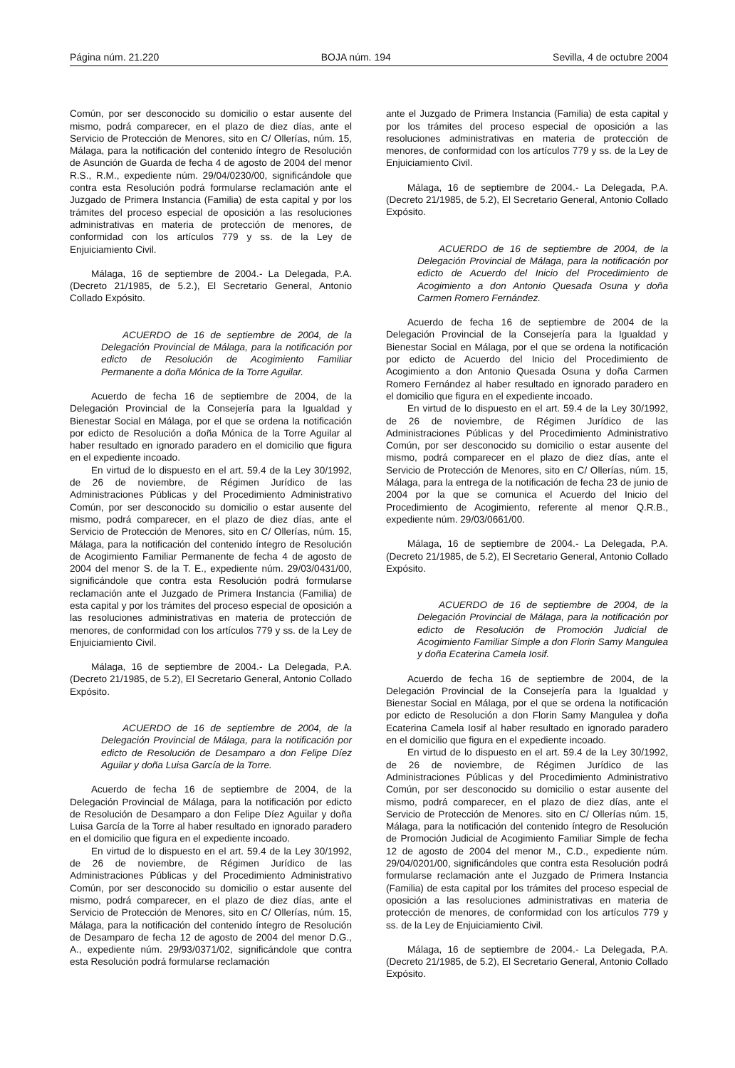Página núm. 21.220 BOJA núm. 194 Sevilla, 4 de octubre 2004
Común, por ser desconocido su domicilio o estar ausente del mismo, podrá comparecer, en el plazo de diez días, ante el Servicio de Protección de Menores, sito en C/ Ollerías, núm. 15, Málaga, para la notificación del contenido íntegro de Resolución de Asunción de Guarda de fecha 4 de agosto de 2004 del menor R.S., R.M., expediente núm. 29/04/0230/00, significándole que contra esta Resolución podrá formularse reclamación ante el Juzgado de Primera Instancia (Familia) de esta capital y por los trámites del proceso especial de oposición a las resoluciones administrativas en materia de protección de menores, de conformidad con los artículos 779 y ss. de la Ley de Enjuiciamiento Civil.
Málaga, 16 de septiembre de 2004.- La Delegada, P.A. (Decreto 21/1985, de 5.2.), El Secretario General, Antonio Collado Expósito.
ACUERDO de 16 de septiembre de 2004, de la Delegación Provincial de Málaga, para la notificación por edicto de Resolución de Acogimiento Familiar Permanente a doña Mónica de la Torre Aguilar.
Acuerdo de fecha 16 de septiembre de 2004, de la Delegación Provincial de la Consejería para la Igualdad y Bienestar Social en Málaga, por el que se ordena la notificación por edicto de Resolución a doña Mónica de la Torre Aguilar al haber resultado en ignorado paradero en el domicilio que figura en el expediente incoado.
En virtud de lo dispuesto en el art. 59.4 de la Ley 30/1992, de 26 de noviembre, de Régimen Jurídico de las Administraciones Públicas y del Procedimiento Administrativo Común, por ser desconocido su domicilio o estar ausente del mismo, podrá comparecer, en el plazo de diez días, ante el Servicio de Protección de Menores, sito en C/ Ollerías, núm. 15, Málaga, para la notificación del contenido íntegro de Resolución de Acogimiento Familiar Permanente de fecha 4 de agosto de 2004 del menor S. de la T. E., expediente núm. 29/03/0431/00, significándole que contra esta Resolución podrá formularse reclamación ante el Juzgado de Primera Instancia (Familia) de esta capital y por los trámites del proceso especial de oposición a las resoluciones administrativas en materia de protección de menores, de conformidad con los artículos 779 y ss. de la Ley de Enjuiciamiento Civil.
Málaga, 16 de septiembre de 2004.- La Delegada, P.A. (Decreto 21/1985, de 5.2), El Secretario General, Antonio Collado Expósito.
ACUERDO de 16 de septiembre de 2004, de la Delegación Provincial de Málaga, para la notificación por edicto de Resolución de Desamparo a don Felipe Díez Aguilar y doña Luisa García de la Torre.
Acuerdo de fecha 16 de septiembre de 2004, de la Delegación Provincial de Málaga, para la notificación por edicto de Resolución de Desamparo a don Felipe Díez Aguilar y doña Luisa García de la Torre al haber resultado en ignorado paradero en el domicilio que figura en el expediente incoado.
En virtud de lo dispuesto en el art. 59.4 de la Ley 30/1992, de 26 de noviembre, de Régimen Jurídico de las Administraciones Públicas y del Procedimiento Administrativo Común, por ser desconocido su domicilio o estar ausente del mismo, podrá comparecer, en el plazo de diez días, ante el Servicio de Protección de Menores, sito en C/ Ollerías, núm. 15, Málaga, para la notificación del contenido íntegro de Resolución de Desamparo de fecha 12 de agosto de 2004 del menor D.G., A., expediente núm. 29/93/0371/02, significándole que contra esta Resolución podrá formularse reclamación
ante el Juzgado de Primera Instancia (Familia) de esta capital y por los trámites del proceso especial de oposición a las resoluciones administrativas en materia de protección de menores, de conformidad con los artículos 779 y ss. de la Ley de Enjuiciamiento Civil.
Málaga, 16 de septiembre de 2004.- La Delegada, P.A. (Decreto 21/1985, de 5.2), El Secretario General, Antonio Collado Expósito.
ACUERDO de 16 de septiembre de 2004, de la Delegación Provincial de Málaga, para la notificación por edicto de Acuerdo del Inicio del Procedimiento de Acogimiento a don Antonio Quesada Osuna y doña Carmen Romero Fernández.
Acuerdo de fecha 16 de septiembre de 2004 de la Delegación Provincial de la Consejería para la Igualdad y Bienestar Social en Málaga, por el que se ordena la notificación por edicto de Acuerdo del Inicio del Procedimiento de Acogimiento a don Antonio Quesada Osuna y doña Carmen Romero Fernández al haber resultado en ignorado paradero en el domicilio que figura en el expediente incoado.
En virtud de lo dispuesto en el art. 59.4 de la Ley 30/1992, de 26 de noviembre, de Régimen Jurídico de las Administraciones Públicas y del Procedimiento Administrativo Común, por ser desconocido su domicilio o estar ausente del mismo, podrá comparecer en el plazo de diez días, ante el Servicio de Protección de Menores, sito en C/ Ollerías, núm. 15, Málaga, para la entrega de la notificación de fecha 23 de junio de 2004 por la que se comunica el Acuerdo del Inicio del Procedimiento de Acogimiento, referente al menor Q.R.B., expediente núm. 29/03/0661/00.
Málaga, 16 de septiembre de 2004.- La Delegada, P.A. (Decreto 21/1985, de 5.2), El Secretario General, Antonio Collado Expósito.
ACUERDO de 16 de septiembre de 2004, de la Delegación Provincial de Málaga, para la notificación por edicto de Resolución de Promoción Judicial de Acogimiento Familiar Simple a don Florin Samy Mangulea y doña Ecaterina Camela Iosif.
Acuerdo de fecha 16 de septiembre de 2004, de la Delegación Provincial de la Consejería para la Igualdad y Bienestar Social en Málaga, por el que se ordena la notificación por edicto de Resolución a don Florin Samy Mangulea y doña Ecaterina Camela Iosif al haber resultado en ignorado paradero en el domicilio que figura en el expediente incoado.
En virtud de lo dispuesto en el art. 59.4 de la Ley 30/1992, de 26 de noviembre, de Régimen Jurídico de las Administraciones Públicas y del Procedimiento Administrativo Común, por ser desconocido su domicilio o estar ausente del mismo, podrá comparecer, en el plazo de diez días, ante el Servicio de Protección de Menores. sito en C/ Ollerías núm. 15, Málaga, para la notificación del contenido íntegro de Resolución de Promoción Judicial de Acogimiento Familiar Simple de fecha 12 de agosto de 2004 del menor M., C.D., expediente núm. 29/04/0201/00, significándoles que contra esta Resolución podrá formularse reclamación ante el Juzgado de Primera Instancia (Familia) de esta capital por los trámites del proceso especial de oposición a las resoluciones administrativas en materia de protección de menores, de conformidad con los artículos 779 y ss. de la Ley de Enjuiciamiento Civil.
Málaga, 16 de septiembre de 2004.- La Delegada, P.A. (Decreto 21/1985, de 5.2), El Secretario General, Antonio Collado Expósito.